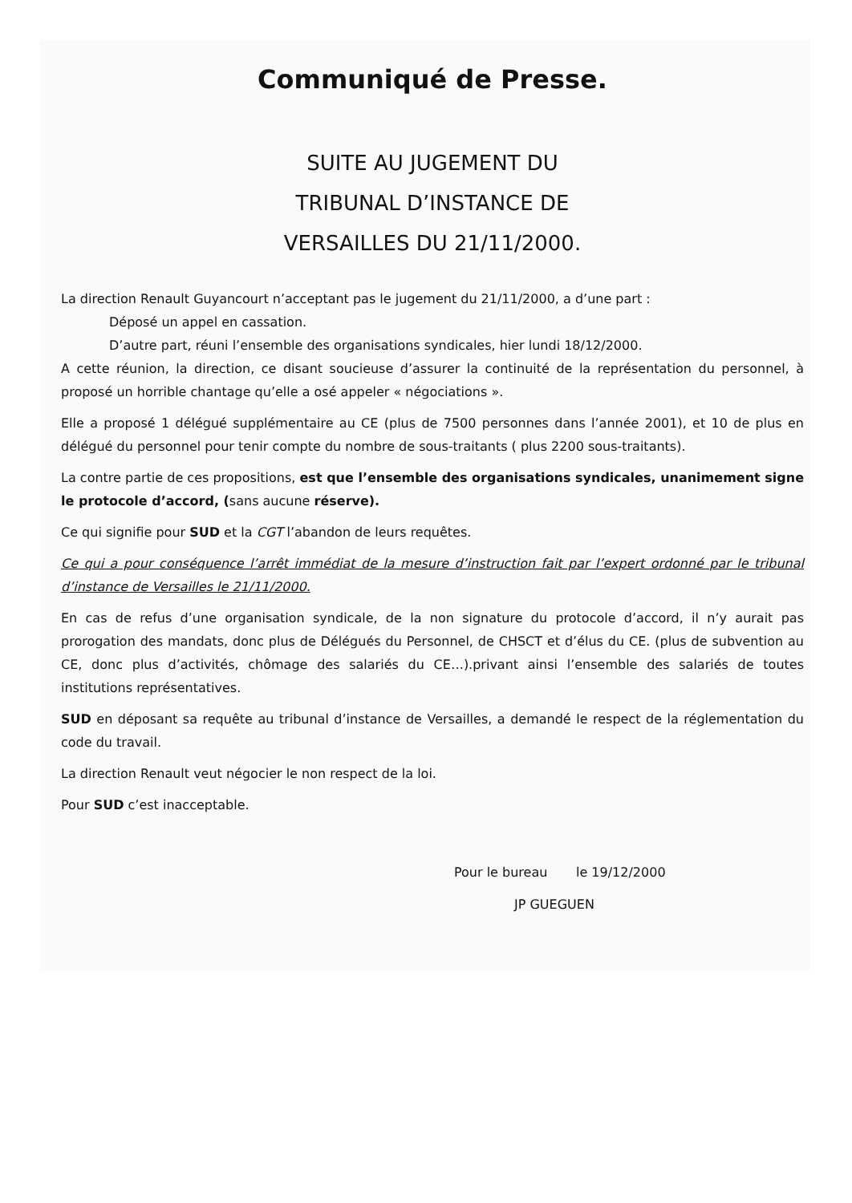Communiqué de Presse.
SUITE AU JUGEMENT DU
TRIBUNAL D’INSTANCE DE
VERSAILLES DU 21/11/2000.
La direction Renault Guyancourt n’acceptant pas le jugement du 21/11/2000, a d’une part :
Déposé un appel en cassation.
D’autre part, réuni l’ensemble des organisations syndicales, hier lundi 18/12/2000.
A cette réunion, la direction, ce disant soucieuse d’assurer la continuité de la représentation du personnel, à proposé un horrible chantage qu’elle a osé appeler « négociations ».
Elle a proposé 1 délégué supplémentaire au CE (plus de 7500 personnes dans l’année 2001), et 10 de plus en délégué du personnel pour tenir compte du nombre de sous-traitants ( plus 2200 sous-traitants).
La contre partie de ces propositions, est que l’ensemble des organisations syndicales, unanimement signe le protocole d’accord, (sans aucune réserve).
Ce qui signifie pour SUD et la CGT l’abandon de leurs requêtes.
Ce qui a pour conséquence l’arrêt immédiat de la mesure d’instruction fait par l’expert ordonné par le tribunal d’instance de Versailles le 21/11/2000.
En cas de refus d’une organisation syndicale, de la non signature du protocole d’accord, il n’y aurait pas prorogation des mandats, donc plus de Délégués du Personnel, de CHSCT et d’élus du CE. (plus de subvention au CE, donc plus d’activités, chômage des salariés du CE…).privant ainsi l’ensemble des salariés de toutes institutions représentatives.
SUD en déposant sa requête au tribunal d’instance de Versailles, a demandé le respect de la réglementation du code du travail.
La direction Renault veut négocier le non respect de la loi.
Pour SUD c’est inacceptable.
Pour le bureau le 19/12/2000
JP GUEGUEN